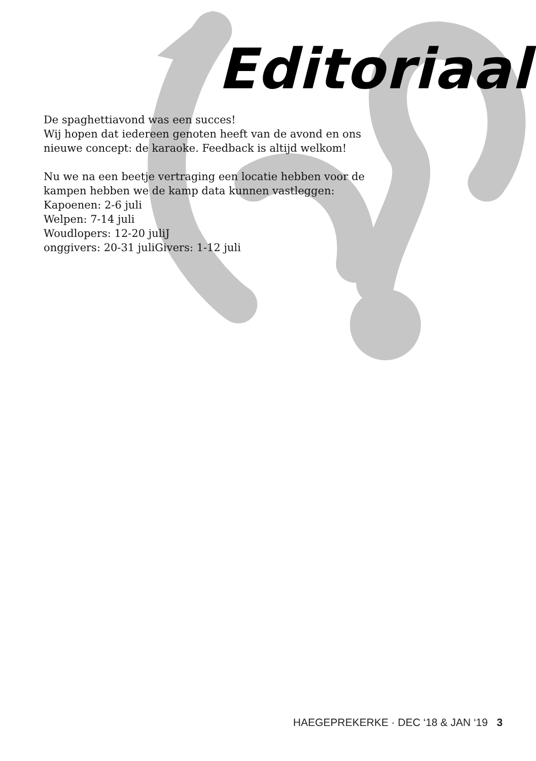Editoriaal
De spaghettiavond was een succes!
Wij hopen dat iedereen genoten heeft van de avond en ons
nieuwe concept: de karaoke. Feedback is altijd welkom!
Nu we na een beetje vertraging een locatie hebben voor de
kampen hebben we de kamp data kunnen vastleggen:
Kapoenen: 2-6 juli
Welpen: 7-14 juli
Woudlopers: 12-20 juliJ
onggivers: 20-31 juliGivers: 1-12 juli
HAEGEPREKERKE · DEC ‘18 & JAN ‘19 3